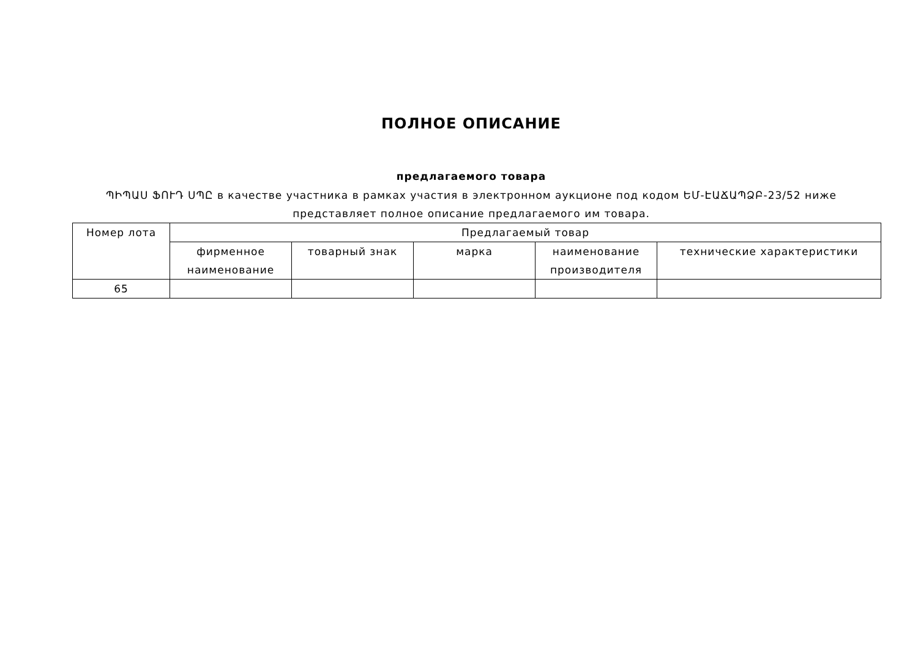ПОЛНОЕ ОПИСАНИЕ
предлагаемого товара
ՊԻՊԱՍ ՖՈՒԴ ՍՊԸ в качестве участника в рамках участия в электронном аукционе под кодом ԵՄ-ԷԱՃԱՊՁԲ-23/52 ниже представляет полное описание предлагаемого им товара.
| Номер лота | Предлагаемый товар | | | | |
| --- | --- | --- | --- | --- | --- |
| | фирменное наименование | товарный знак | марка | наименование производителя | технические характеристики |
| 65 | | | | | |